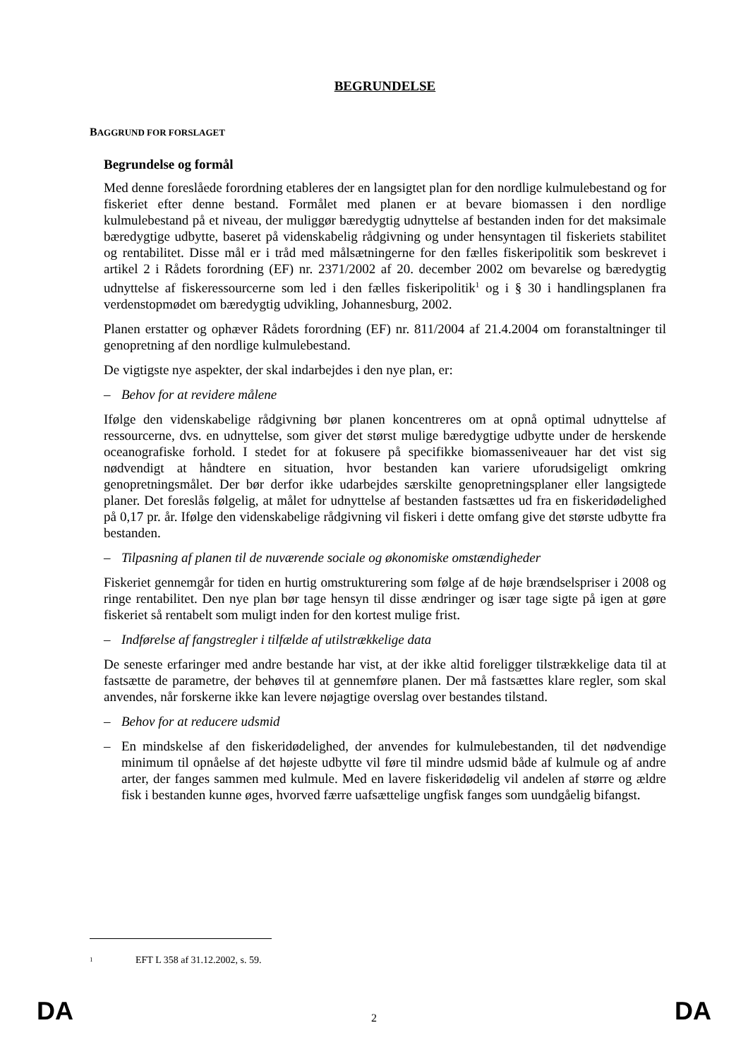BEGRUNDELSE
BAGGRUND FOR FORSLAGET
Begrundelse og formål
Med denne foreslåede forordning etableres der en langsigtet plan for den nordlige kulmulebestand og for fiskeriet efter denne bestand. Formålet med planen er at bevare biomassen i den nordlige kulmulebestand på et niveau, der muliggør bæredygtig udnyttelse af bestanden inden for det maksimale bæredygtige udbytte, baseret på videnskabelig rådgivning og under hensyntagen til fiskeriets stabilitet og rentabilitet. Disse mål er i tråd med målsætningerne for den fælles fiskeripolitik som beskrevet i artikel 2 i Rådets forordning (EF) nr. 2371/2002 af 20. december 2002 om bevarelse og bæredygtig udnyttelse af fiskeressourcerne som led i den fælles fiskeripolitik<sup>1</sup> og i § 30 i handlingsplanen fra verdenstopmødet om bæredygtig udvikling, Johannesburg, 2002.
Planen erstatter og ophæver Rådets forordning (EF) nr. 811/2004 af 21.4.2004 om foranstaltninger til genopretning af den nordlige kulmulebestand.
De vigtigste nye aspekter, der skal indarbejdes i den nye plan, er:
– Behov for at revidere målene
Ifølge den videnskabelige rådgivning bør planen koncentreres om at opnå optimal udnyttelse af ressourcerne, dvs. en udnyttelse, som giver det størst mulige bæredygtige udbytte under de herskende oceanografiske forhold. I stedet for at fokusere på specifikke biomasseniveauer har det vist sig nødvendigt at håndtere en situation, hvor bestanden kan variere uforudsigeligt omkring genopretningsmålet. Der bør derfor ikke udarbejdes særskilte genopretningsplaner eller langsigtede planer. Det foreslås følgelig, at målet for udnyttelse af bestanden fastsættes ud fra en fiskeridødelighed på 0,17 pr. år. Ifølge den videnskabelige rådgivning vil fiskeri i dette omfang give det største udbytte fra bestanden.
– Tilpasning af planen til de nuværende sociale og økonomiske omstændigheder
Fiskeriet gennemgår for tiden en hurtig omstrukturering som følge af de høje brændselspriser i 2008 og ringe rentabilitet. Den nye plan bør tage hensyn til disse ændringer og især tage sigte på igen at gøre fiskeriet så rentabelt som muligt inden for den kortest mulige frist.
– Indførelse af fangstregler i tilfælde af utilstrækkelige data
De seneste erfaringer med andre bestande har vist, at der ikke altid foreligger tilstrækkelige data til at fastsætte de parametre, der behøves til at gennemføre planen. Der må fastsættes klare regler, som skal anvendes, når forskerne ikke kan levere nøjagtige overslag over bestandes tilstand.
– Behov for at reducere udsmid
– En mindskelse af den fiskeridødelighed, der anvendes for kulmulebestanden, til det nødvendige minimum til opnåelse af det højeste udbytte vil føre til mindre udsmid både af kulmule og af andre arter, der fanges sammen med kulmule. Med en lavere fiskeridødelig vil andelen af større og ældre fisk i bestanden kunne øges, hvorved færre uafsættelige ungfisk fanges som uundgåelig bifangst.
<sup>1</sup> EFT L 358 af 31.12.2002, s. 59.
DA 2 DA